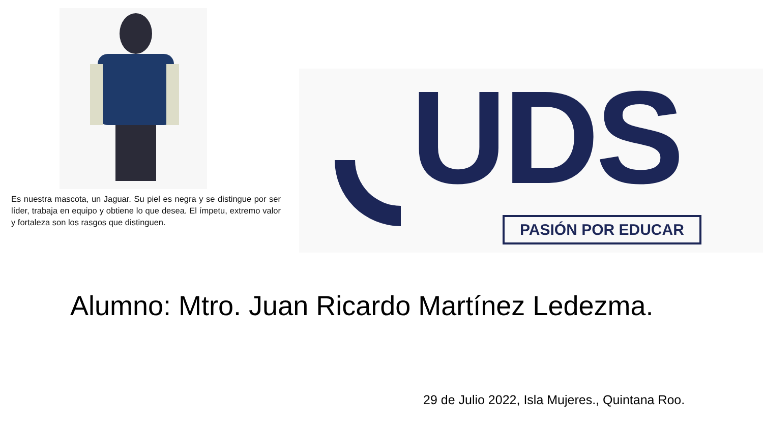Es nuestra mascota, un Jaguar. Su piel es negra y se distingue por ser líder, trabaja en equipo y obtiene lo que desea. El ímpetu, extremo valor y fortaleza son los rasgos que distinguen.
UDS PASIÓN POR EDUCAR
Alumno: Mtro. Juan Ricardo Martínez Ledezma.
29 de Julio 2022, Isla Mujeres., Quintana Roo.